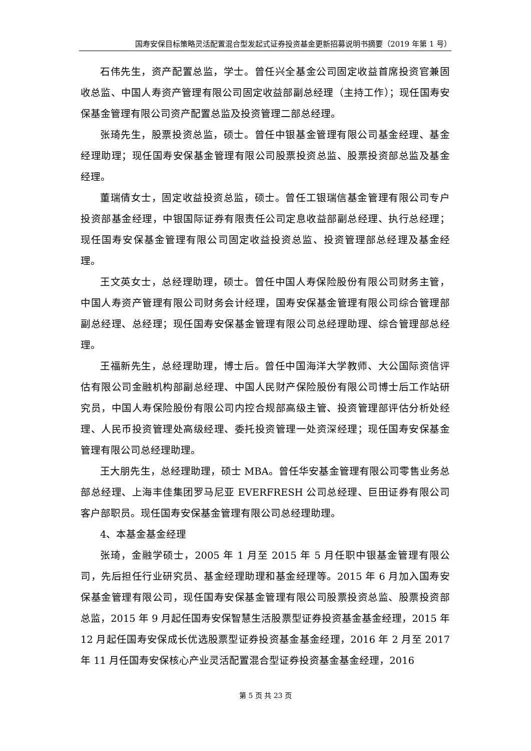国寿安保目标策略灵活配置混合型发起式证券投资基金更新招募说明书摘要（2019 年第 1 号）
石伟先生，资产配置总监，学士。曾任兴全基金公司固定收益首席投资官兼固收总监、中国人寿资产管理有限公司固定收益部副总经理（主持工作）；现任国寿安保基金管理有限公司资产配置总监及投资管理二部总经理。
张琦先生，股票投资总监，硕士。曾任中银基金管理有限公司基金经理、基金经理助理；现任国寿安保基金管理有限公司股票投资总监、股票投资部总监及基金经理。
董瑞倩女士，固定收益投资总监，硕士。曾任工银瑞信基金管理有限公司专户投资部基金经理，中银国际证券有限责任公司定息收益部副总经理、执行总经理；现任国寿安保基金管理有限公司固定收益投资总监、投资管理部总经理及基金经理。
王文英女士，总经理助理，硕士。曾任中国人寿保险股份有限公司财务主管，中国人寿资产管理有限公司财务会计经理，国寿安保基金管理有限公司综合管理部副总经理、总经理；现任国寿安保基金管理有限公司总经理助理、综合管理部总经理。
王福新先生，总经理助理，博士后。曾任中国海洋大学教师、大公国际资信评估有限公司金融机构部副总经理、中国人民财产保险股份有限公司博士后工作站研究员，中国人寿保险股份有限公司内控合规部高级主管、投资管理部评估分析处经理、人民币投资管理处高级经理、委托投资管理一处资深经理；现任国寿安保基金管理有限公司总经理助理。
王大朋先生，总经理助理，硕士 MBA。曾任华安基金管理有限公司零售业务总部总经理、上海丰佳集团罗马尼亚 EVERFRESH 公司总经理、巨田证券有限公司客户部职员。现任国寿安保基金管理有限公司总经理助理。
4、本基金基金经理
张琦，金融学硕士，2005 年 1 月至 2015 年 5 月任职中银基金管理有限公司，先后担任行业研究员、基金经理助理和基金经理等。2015 年 6 月加入国寿安保基金管理有限公司，现任国寿安保基金管理有限公司股票投资总监、股票投资部总监，2015 年 9 月起任国寿安保智慧生活股票型证券投资基金基金经理，2015 年 12 月起任国寿安保成长优选股票型证券投资基金基金经理，2016 年 2 月至 2017 年 11 月任国寿安保核心产业灵活配置混合型证券投资基金基金经理，2016
第 5 页 共 23 页